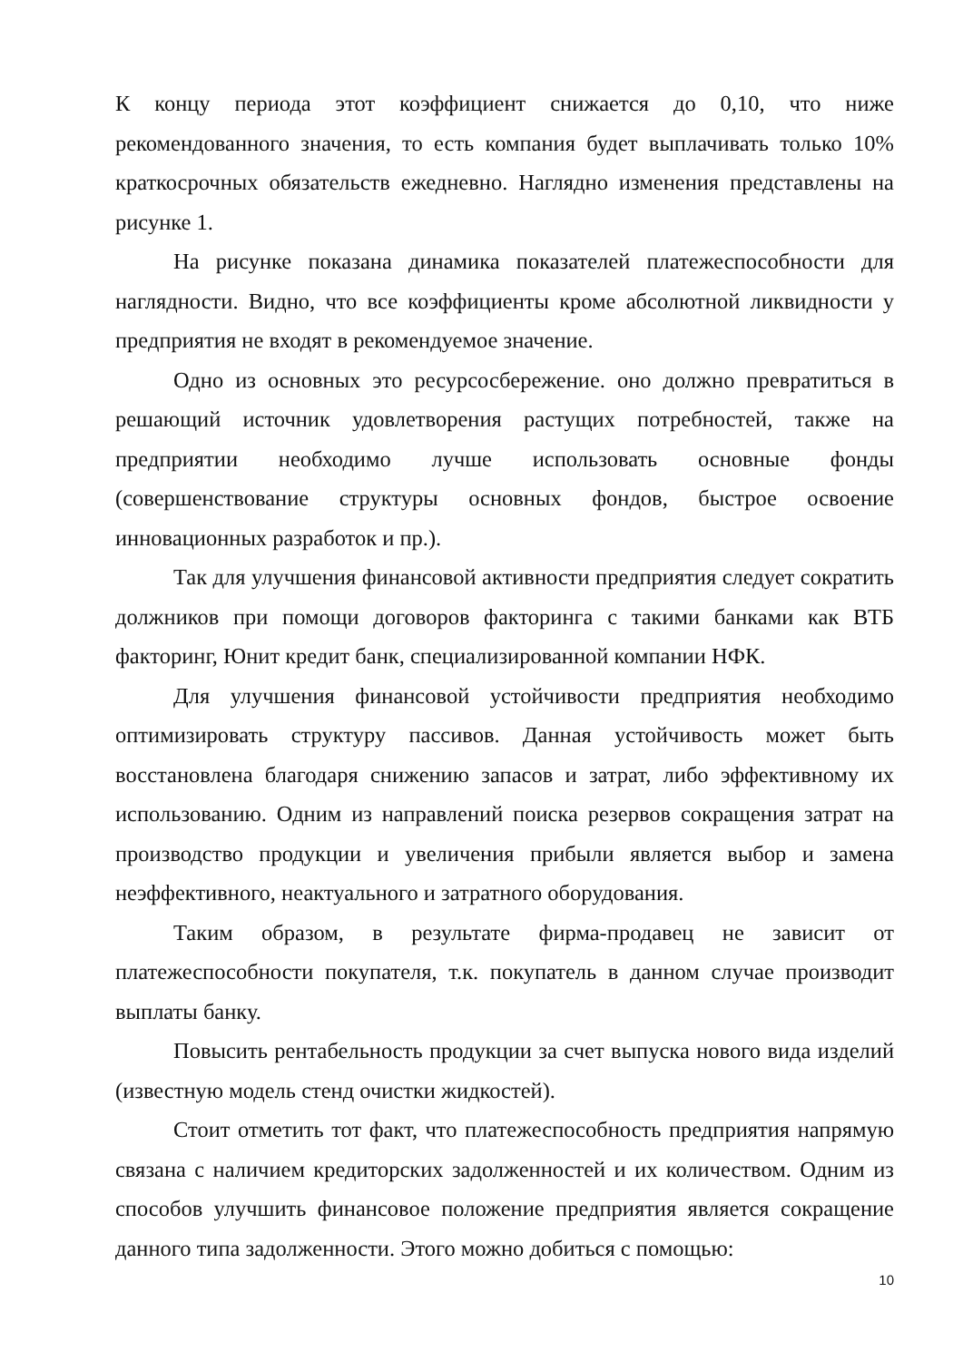К концу периода этот коэффициент снижается до 0,10, что ниже рекомендованного значения, то есть компания будет выплачивать только 10% краткосрочных обязательств ежедневно. Наглядно изменения представлены на рисунке 1.
На рисунке показана динамика показателей платежеспособности для наглядности. Видно, что все коэффициенты кроме абсолютной ликвидности у предприятия не входят в рекомендуемое значение.
Одно из основных это ресурсосбережение. оно должно превратиться в решающий источник удовлетворения растущих потребностей, также на предприятии необходимо лучше использовать основные фонды (совершенствование структуры основных фондов, быстрое освоение инновационных разработок и пр.).
Так для улучшения финансовой активности предприятия следует сократить должников при помощи договоров факторинга с такими банками как ВТБ факторинг, Юнит кредит банк, специализированной компании НФК.
Для улучшения финансовой устойчивости предприятия необходимо оптимизировать структуру пассивов. Данная устойчивость может быть восстановлена благодаря снижению запасов и затрат, либо эффективному их использованию. Одним из направлений поиска резервов сокращения затрат на производство продукции и увеличения прибыли является выбор и замена неэффективного, неактуального и затратного оборудования.
Таким образом, в результате фирма-продавец не зависит от платежеспособности покупателя, т.к. покупатель в данном случае производит выплаты банку.
Повысить рентабельность продукции за счет выпуска нового вида изделий (известную модель стенд очистки жидкостей).
Стоит отметить тот факт, что платежеспособность предприятия напрямую связана с наличием кредиторских задолженностей и их количеством. Одним из способов улучшить финансовое положение предприятия является сокращение данного типа задолженности. Этого можно добиться с помощью:
10